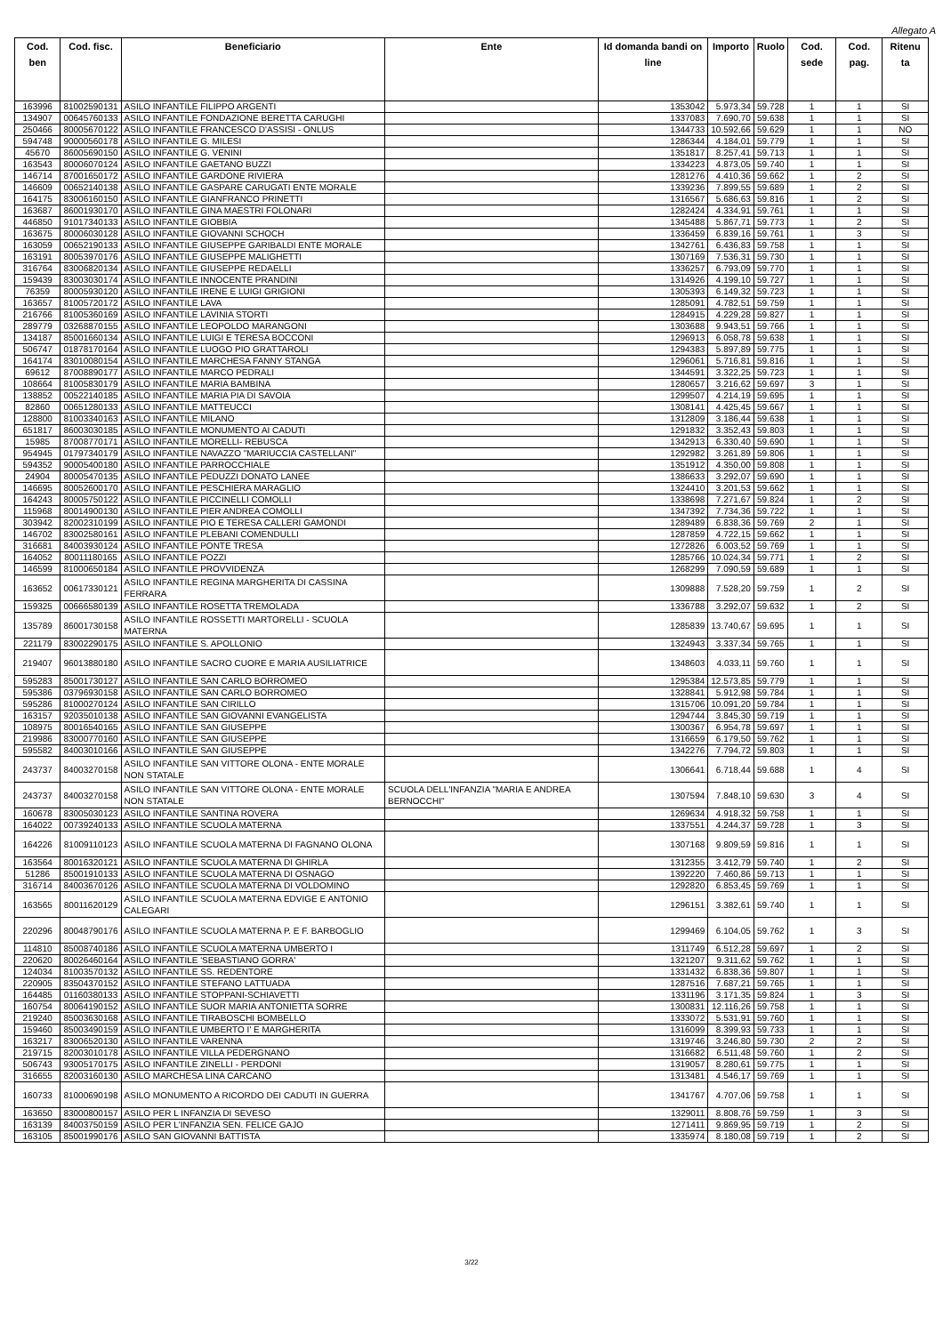Allegato A
| Cod. ben | Cod. fisc. | Beneficiario | Ente | Id domanda bandi on line | Importo | Ruolo | Cod. sede | Cod. pag. | Ritenu ta |
| --- | --- | --- | --- | --- | --- | --- | --- | --- | --- |
| 163996 | 81002590131 | ASILO INFANTILE FILIPPO ARGENTI | | 1353042 | 5.973,34 | 59.728 | 1 | 1 | SI |
| 134907 | 00645760133 | ASILO INFANTILE FONDAZIONE BERETTA CARUGHI | | 1337083 | 7.690,70 | 59.638 | 1 | 1 | SI |
| 250466 | 80005670122 | ASILO INFANTILE FRANCESCO D'ASSISI - ONLUS | | 1344733 | 10.592,66 | 59.629 | 1 | 1 | NO |
| 594748 | 90000560178 | ASILO INFANTILE G. MILESI | | 1286344 | 4.184,01 | 59.779 | 1 | 1 | SI |
| 45670 | 86005690150 | ASILO INFANTILE G. VENINI | | 1351817 | 8.257,41 | 59.713 | 1 | 1 | SI |
| 163543 | 80006070124 | ASILO INFANTILE GAETANO BUZZI | | 1334223 | 4.873,05 | 59.740 | 1 | 1 | SI |
| 146714 | 87001650172 | ASILO INFANTILE GARDONE RIVIERA | | 1281276 | 4.410,36 | 59.662 | 1 | 2 | SI |
| 146609 | 00652140138 | ASILO INFANTILE GASPARE CARUGATI ENTE MORALE | | 1339236 | 7.899,55 | 59.689 | 1 | 2 | SI |
| 164175 | 83006160150 | ASILO INFANTILE GIANFRANCO PRINETTI | | 1316567 | 5.686,63 | 59.816 | 1 | 2 | SI |
| 163687 | 86001930170 | ASILO INFANTILE GINA MAESTRI FOLONARI | | 1282424 | 4.334,91 | 59.761 | 1 | 1 | SI |
| 446850 | 91017340133 | ASILO INFANTILE GIOBBIA | | 1345488 | 5.867,71 | 59.773 | 1 | 2 | SI |
| 163675 | 80006030128 | ASILO INFANTILE GIOVANNI SCHOCH | | 1336459 | 6.839,16 | 59.761 | 1 | 3 | SI |
| 163059 | 00652190133 | ASILO INFANTILE GIUSEPPE GARIBALDI ENTE MORALE | | 1342761 | 6.436,83 | 59.758 | 1 | 1 | SI |
| 163191 | 80053970176 | ASILO INFANTILE GIUSEPPE MALIGHETTI | | 1307169 | 7.536,31 | 59.730 | 1 | 1 | SI |
| 316764 | 83006820134 | ASILO INFANTILE GIUSEPPE REDAELLI | | 1336257 | 6.793,09 | 59.770 | 1 | 1 | SI |
| 159439 | 83003030174 | ASILO INFANTILE INNOCENTE PRANDINI | | 1314926 | 4.199,10 | 59.727 | 1 | 1 | SI |
| 76359 | 80005930120 | ASILO INFANTILE IRENE E LUIGI GRIGIONI | | 1305393 | 6.149,32 | 59.723 | 1 | 1 | SI |
| 163657 | 81005720172 | ASILO INFANTILE LAVA | | 1285091 | 4.782,51 | 59.759 | 1 | 1 | SI |
| 216766 | 81005360169 | ASILO INFANTILE LAVINIA STORTI | | 1284915 | 4.229,28 | 59.827 | 1 | 1 | SI |
| 289779 | 03268870155 | ASILO INFANTILE LEOPOLDO MARANGONI | | 1303688 | 9.943,51 | 59.766 | 1 | 1 | SI |
| 134187 | 85001660134 | ASILO INFANTILE LUIGI E TERESA BOCCONI | | 1296913 | 6.058,78 | 59.638 | 1 | 1 | SI |
| 506747 | 01878170164 | ASILO INFANTILE LUOGO PIO GRATTAROLI | | 1294383 | 5.897,89 | 59.775 | 1 | 1 | SI |
| 164174 | 83010080154 | ASILO INFANTILE MARCHESA FANNY STANGA | | 1296061 | 5.716,81 | 59.816 | 1 | 1 | SI |
| 69612 | 87008890177 | ASILO INFANTILE MARCO PEDRALI | | 1344591 | 3.322,25 | 59.723 | 1 | 1 | SI |
| 108664 | 81005830179 | ASILO INFANTILE MARIA BAMBINA | | 1280657 | 3.216,62 | 59.697 | 3 | 1 | SI |
| 138852 | 00522140185 | ASILO INFANTILE MARIA PIA DI SAVOIA | | 1299507 | 4.214,19 | 59.695 | 1 | 1 | SI |
| 82860 | 00651280133 | ASILO INFANTILE MATTEUCCI | | 1308141 | 4.425,45 | 59.667 | 1 | 1 | SI |
| 128800 | 81003340163 | ASILO INFANTILE MILANO | | 1312809 | 3.186,44 | 59.638 | 1 | 1 | SI |
| 651817 | 86003030185 | ASILO INFANTILE MONUMENTO AI CADUTI | | 1291832 | 3.352,43 | 59.803 | 1 | 1 | SI |
| 15985 | 87008770171 | ASILO INFANTILE MORELLI- REBUSCA | | 1342913 | 6.330,40 | 59.690 | 1 | 1 | SI |
| 954945 | 01797340179 | ASILO INFANTILE NAVAZZO "MARIUCCIA CASTELLANI" | | 1292982 | 3.261,89 | 59.806 | 1 | 1 | SI |
| 594352 | 90005400180 | ASILO INFANTILE PARROCCHIALE | | 1351912 | 4.350,00 | 59.808 | 1 | 1 | SI |
| 24904 | 80005470135 | ASILO INFANTILE PEDUZZI DONATO LANEE | | 1386633 | 3.292,07 | 59.690 | 1 | 1 | SI |
| 146695 | 80052600170 | ASILO INFANTILE PESCHIERA MARAGLIO | | 1324410 | 3.201,53 | 59.662 | 1 | 1 | SI |
| 164243 | 80005750122 | ASILO INFANTILE PICCINELLI COMOLLI | | 1338698 | 7.271,67 | 59.824 | 1 | 2 | SI |
| 115968 | 80014900130 | ASILO INFANTILE PIER ANDREA COMOLLI | | 1347392 | 7.734,36 | 59.722 | 1 | 1 | SI |
| 303942 | 82002310199 | ASILO INFANTILE PIO E TERESA CALLERI GAMONDI | | 1289489 | 6.838,36 | 59.769 | 2 | 1 | SI |
| 146702 | 83002580161 | ASILO INFANTILE PLEBANI COMENDULLI | | 1287859 | 4.722,15 | 59.662 | 1 | 1 | SI |
| 316681 | 84003930124 | ASILO INFANTILE PONTE TRESA | | 1272826 | 6.003,52 | 59.769 | 1 | 1 | SI |
| 164052 | 80011180165 | ASILO INFANTILE POZZI | | 1285766 | 10.024,34 | 59.771 | 1 | 2 | SI |
| 146599 | 81000650184 | ASILO INFANTILE PROVVIDENZA | | 1268299 | 7.090,59 | 59.689 | 1 | 1 | SI |
| 163652 | 00617330121 | ASILO INFANTILE REGINA MARGHERITA DI CASSINA FERRARA | | 1309888 | 7.528,20 | 59.759 | 1 | 2 | SI |
| 159325 | 00666580139 | ASILO INFANTILE ROSETTA TREMOLADA | | 1336788 | 3.292,07 | 59.632 | 1 | 2 | SI |
| 135789 | 86001730158 | ASILO INFANTILE ROSSETTI MARTORELLI - SCUOLA MATERNA | | 1285839 | 13.740,67 | 59.695 | 1 | 1 | SI |
| 221179 | 83002290175 | ASILO INFANTILE S. APOLLONIO | | 1324943 | 3.337,34 | 59.765 | 1 | 1 | SI |
| 219407 | 96013880180 | ASILO INFANTILE SACRO CUORE E MARIA AUSILIATRICE | | 1348603 | 4.033,11 | 59.760 | 1 | 1 | SI |
| 595283 | 85001730127 | ASILO INFANTILE SAN CARLO BORROMEO | | 1295384 | 12.573,85 | 59.779 | 1 | 1 | SI |
| 595386 | 03796930158 | ASILO INFANTILE SAN CARLO BORROMEO | | 1328841 | 5.912,98 | 59.784 | 1 | 1 | SI |
| 595286 | 81000270124 | ASILO INFANTILE SAN CIRILLO | | 1315706 | 10.091,20 | 59.784 | 1 | 1 | SI |
| 163157 | 92035010138 | ASILO INFANTILE SAN GIOVANNI EVANGELISTA | | 1294744 | 3.845,30 | 59.719 | 1 | 1 | SI |
| 108975 | 80016540165 | ASILO INFANTILE SAN GIUSEPPE | | 1300367 | 6.954,78 | 59.697 | 1 | 1 | SI |
| 219986 | 83000770160 | ASILO INFANTILE SAN GIUSEPPE | | 1316659 | 6.179,50 | 59.762 | 1 | 1 | SI |
| 595582 | 84003010166 | ASILO INFANTILE SAN GIUSEPPE | | 1342276 | 7.794,72 | 59.803 | 1 | 1 | SI |
| 243737 | 84003270158 | ASILO INFANTILE SAN VITTORE OLONA - ENTE MORALE NON STATALE | | 1306641 | 6.718,44 | 59.688 | 1 | 4 | SI |
| 243737 | 84003270158 | ASILO INFANTILE SAN VITTORE OLONA - ENTE MORALE NON STATALE | SCUOLA DELL'INFANZIA "MARIA E ANDREA BERNOCCHI" | 1307594 | 7.848,10 | 59.630 | 3 | 4 | SI |
| 160678 | 83005030123 | ASILO INFANTILE SANTINA ROVERA | | 1269634 | 4.918,32 | 59.758 | 1 | 1 | SI |
| 164022 | 00739240133 | ASILO INFANTILE SCUOLA MATERNA | | 1337551 | 4.244,37 | 59.728 | 1 | 3 | SI |
| 164226 | 81009110123 | ASILO INFANTILE SCUOLA MATERNA DI FAGNANO OLONA | | 1307168 | 9.809,59 | 59.816 | 1 | 1 | SI |
| 163564 | 80016320121 | ASILO INFANTILE SCUOLA MATERNA DI GHIRLA | | 1312355 | 3.412,79 | 59.740 | 1 | 2 | SI |
| 51286 | 85001910133 | ASILO INFANTILE SCUOLA MATERNA DI OSNAGO | | 1392220 | 7.460,86 | 59.713 | 1 | 1 | SI |
| 316714 | 84003670126 | ASILO INFANTILE SCUOLA MATERNA DI VOLDOMINO | | 1292820 | 6.853,45 | 59.769 | 1 | 1 | SI |
| 163565 | 80011620129 | ASILO INFANTILE SCUOLA MATERNA EDVIGE E ANTONIO CALEGARI | | 1296151 | 3.382,61 | 59.740 | 1 | 1 | SI |
| 220296 | 80048790176 | ASILO INFANTILE SCUOLA MATERNA P. E F. BARBOGLIO | | 1299469 | 6.104,05 | 59.762 | 1 | 3 | SI |
| 114810 | 85008740186 | ASILO INFANTILE SCUOLA MATERNA UMBERTO I | | 1311749 | 6.512,28 | 59.697 | 1 | 2 | SI |
| 220620 | 80026460164 | ASILO INFANTILE 'SEBASTIANO GORRA' | | 1321207 | 9.311,62 | 59.762 | 1 | 1 | SI |
| 124034 | 81003570132 | ASILO INFANTILE SS. REDENTORE | | 1331432 | 6.838,36 | 59.807 | 1 | 1 | SI |
| 220905 | 83504370152 | ASILO INFANTILE STEFANO LATTUADA | | 1287516 | 7.687,21 | 59.765 | 1 | 1 | SI |
| 164485 | 01160380133 | ASILO INFANTILE STOPPANI-SCHIAVETTI | | 1331196 | 3.171,35 | 59.824 | 1 | 3 | SI |
| 160754 | 80064190152 | ASILO INFANTILE SUOR MARIA ANTONIETTA SORRE | | 1300831 | 12.116,26 | 59.758 | 1 | 1 | SI |
| 219240 | 85003630168 | ASILO INFANTILE TIRABOSCHI BOMBELLO | | 1333072 | 5.531,91 | 59.760 | 1 | 1 | SI |
| 159460 | 85003490159 | ASILO INFANTILE UMBERTO I' E MARGHERITA | | 1316099 | 8.399,93 | 59.733 | 1 | 1 | SI |
| 163217 | 83006520130 | ASILO INFANTILE VARENNA | | 1319746 | 3.246,80 | 59.730 | 2 | 2 | SI |
| 219715 | 82003010178 | ASILO INFANTILE VILLA PEDERGNANO | | 1316682 | 6.511,48 | 59.760 | 1 | 2 | SI |
| 506743 | 93005170175 | ASILO INFANTILE ZINELLI - PERDONI | | 1319057 | 8.280,61 | 59.775 | 1 | 1 | SI |
| 316655 | 82003160130 | ASILO MARCHESA LINA CARCANO | | 1313481 | 4.546,17 | 59.769 | 1 | 1 | SI |
| 160733 | 81000690198 | ASILO MONUMENTO A RICORDO DEI CADUTI IN GUERRA | | 1341767 | 4.707,06 | 59.758 | 1 | 1 | SI |
| 163650 | 83000800157 | ASILO PER L INFANZIA DI SEVESO | | 1329011 | 8.808,76 | 59.759 | 1 | 3 | SI |
| 163139 | 84003750159 | ASILO PER L'INFANZIA SEN. FELICE GAJO | | 1271411 | 9.869,95 | 59.719 | 1 | 2 | SI |
| 163105 | 85001990176 | ASILO SAN GIOVANNI BATTISTA | | 1335974 | 8.180,08 | 59.719 | 1 | 2 | SI |
3/22